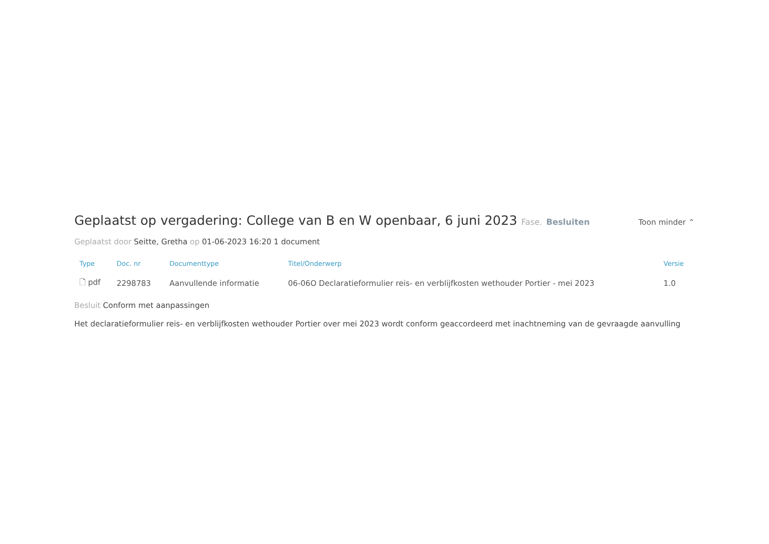Geplaatst op vergadering: College van B en W openbaar, 6 juni 2023 Fase. Besluiten
Toon minder ⌃
Geplaatst door Seitte, Gretha op 01-06-2023 16:20 1 document
| Type | Doc. nr | Documenttype | Titel/Onderwerp | Versie |
| --- | --- | --- | --- | --- |
| 🗋 pdf | 2298783 | Aanvullende informatie | 06-06O Declaratieformulier reis- en verblijfkosten wethouder Portier - mei 2023 | 1.0 |
Besluit Conform met aanpassingen
Het declaratieformulier reis- en verblijfkosten wethouder Portier over mei 2023 wordt conform geaccordeerd met inachtneming van de gevraagde aanvulling